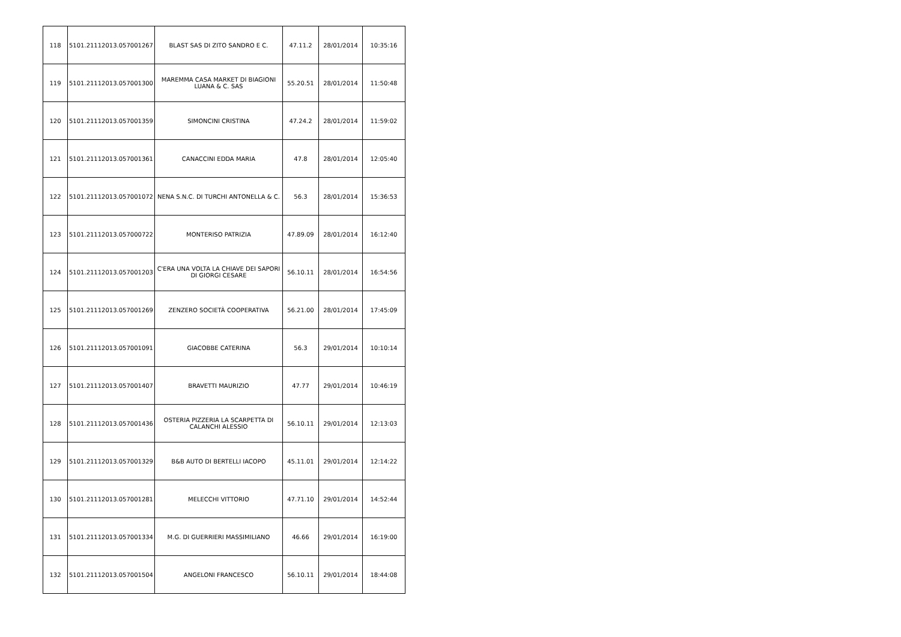| 118 | 5101.21112013.057001267 | BLAST SAS DI ZITO SANDRO E C. | 47.11.2 | 28/01/2014 | 10:35:16 |
| 119 | 5101.21112013.057001300 | MAREMMA CASA MARKET DI BIAGIONI LUANA & C. SAS | 55.20.51 | 28/01/2014 | 11:50:48 |
| 120 | 5101.21112013.057001359 | SIMONCINI CRISTINA | 47.24.2 | 28/01/2014 | 11:59:02 |
| 121 | 5101.21112013.057001361 | CANACCINI EDDA MARIA | 47.8 | 28/01/2014 | 12:05:40 |
| 122 | 5101.21112013.057001072 | NENA S.N.C. DI TURCHI ANTONELLA & C. | 56.3 | 28/01/2014 | 15:36:53 |
| 123 | 5101.21112013.057000722 | MONTERISO PATRIZIA | 47.89.09 | 28/01/2014 | 16:12:40 |
| 124 | 5101.21112013.057001203 | C'ERA UNA VOLTA LA CHIAVE DEI SAPORI DI GIORGI CESARE | 56.10.11 | 28/01/2014 | 16:54:56 |
| 125 | 5101.21112013.057001269 | ZENZERO SOCIETÀ COOPERATIVA | 56.21.00 | 28/01/2014 | 17:45:09 |
| 126 | 5101.21112013.057001091 | GIACOBBE CATERINA | 56.3 | 29/01/2014 | 10:10:14 |
| 127 | 5101.21112013.057001407 | BRAVETTI MAURIZIO | 47.77 | 29/01/2014 | 10:46:19 |
| 128 | 5101.21112013.057001436 | OSTERIA PIZZERIA LA SCARPETTA DI CALANCHI ALESSIO | 56.10.11 | 29/01/2014 | 12:13:03 |
| 129 | 5101.21112013.057001329 | B&B AUTO DI BERTELLI IACOPO | 45.11.01 | 29/01/2014 | 12:14:22 |
| 130 | 5101.21112013.057001281 | MELECCHI VITTORIO | 47.71.10 | 29/01/2014 | 14:52:44 |
| 131 | 5101.21112013.057001334 | M.G. DI GUERRIERI MASSIMILIANO | 46.66 | 29/01/2014 | 16:19:00 |
| 132 | 5101.21112013.057001504 | ANGELONI FRANCESCO | 56.10.11 | 29/01/2014 | 18:44:08 |